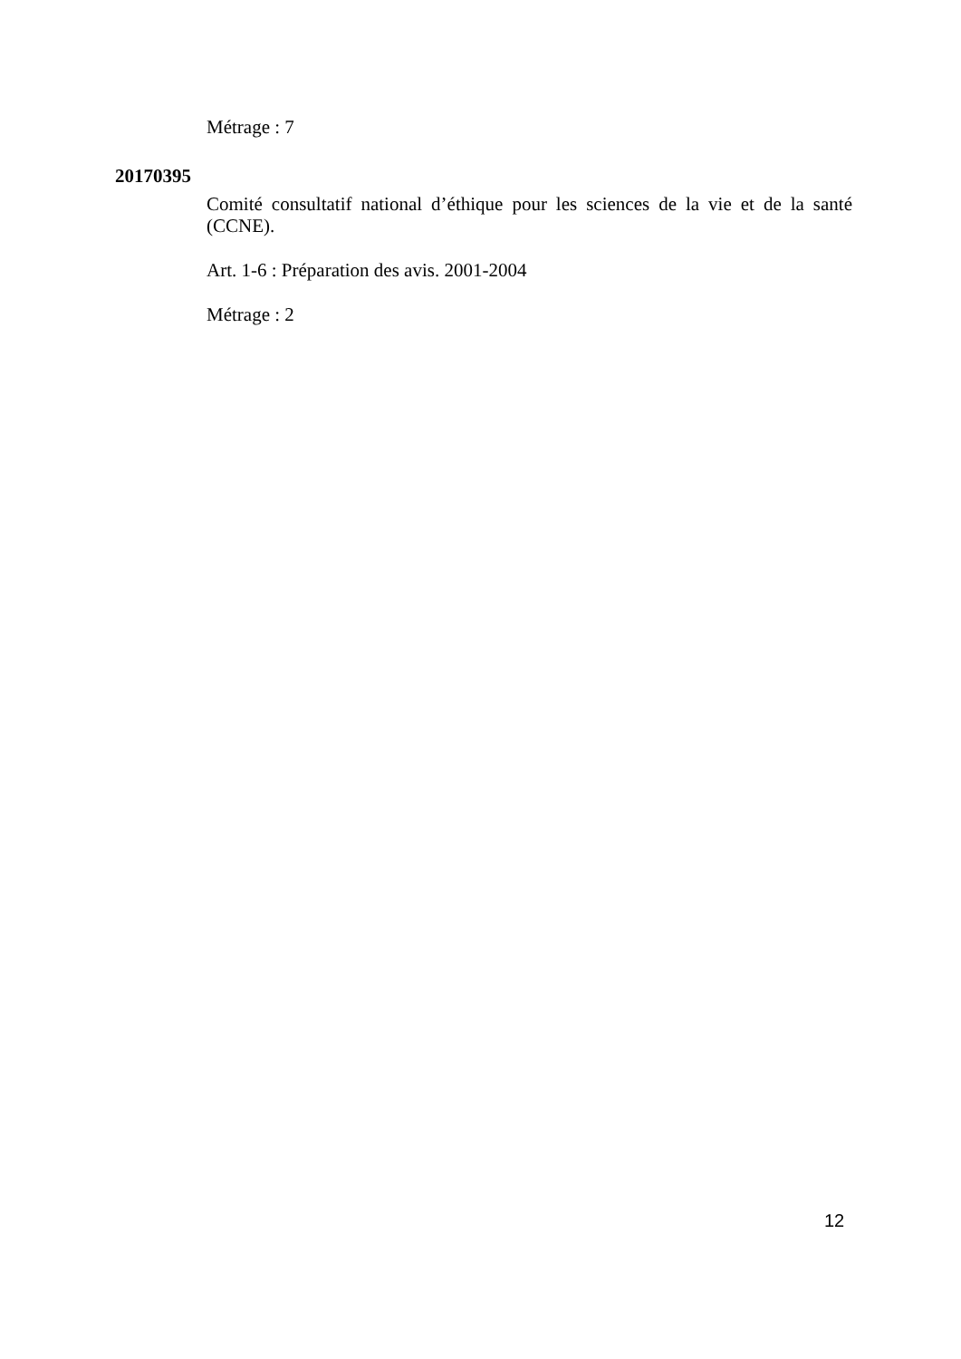Métrage : 7
20170395
Comité consultatif national d’éthique pour les sciences de la vie et de la santé (CCNE).
Art. 1-6 : Préparation des avis. 2001-2004
Métrage : 2
12